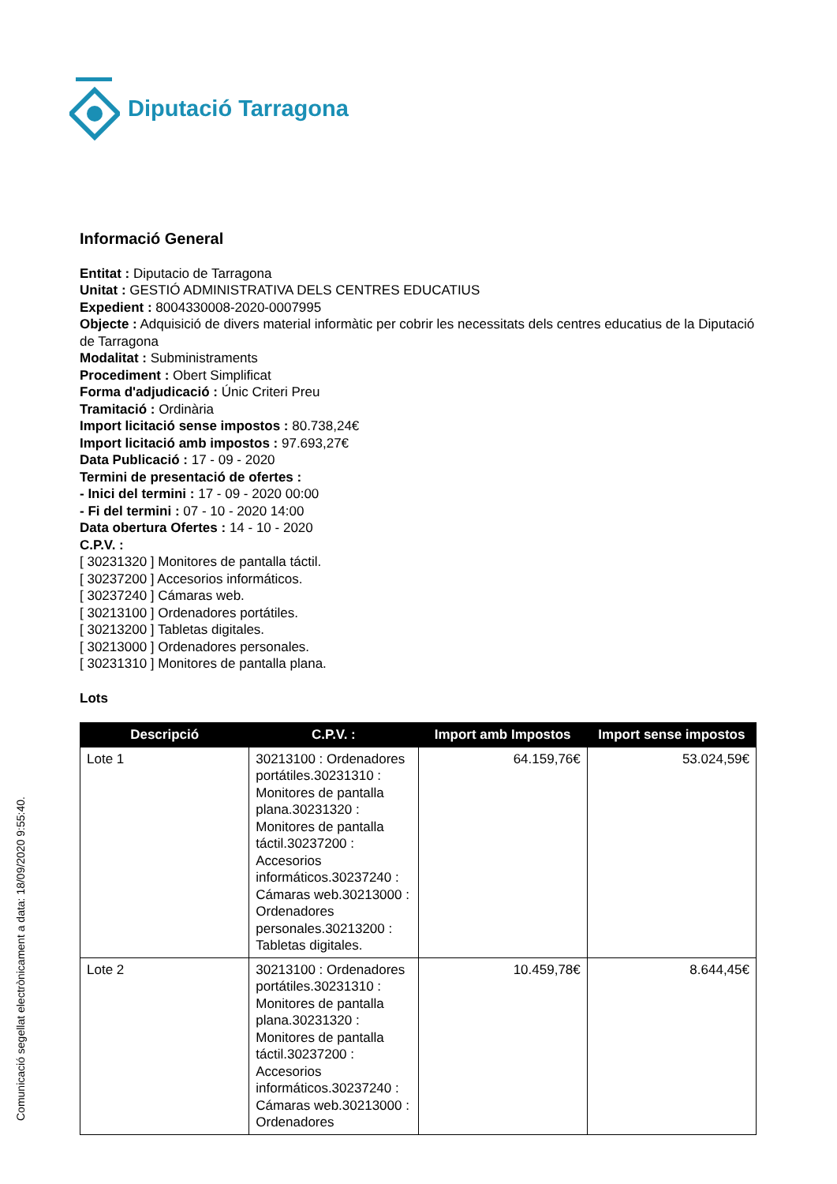Diputació Tarragona
Comunicació segellat electrònicament a data: 18/09/2020 9:55:40.
Informació General
Entitat : Diputacio de Tarragona
Unitat : GESTIÓ ADMINISTRATIVA DELS CENTRES EDUCATIUS
Expedient : 8004330008-2020-0007995
Objecte : Adquisició de divers material informàtic per cobrir les necessitats dels centres educatius de la Diputació de Tarragona
Modalitat : Subministraments
Procediment : Obert Simplificat
Forma d'adjudicació : Únic Criteri Preu
Tramitació : Ordinària
Import licitació sense impostos : 80.738,24€
Import licitació amb impostos : 97.693,27€
Data Publicació : 17 - 09 - 2020
Termini de presentació de ofertes :
- Inici del termini : 17 - 09 - 2020 00:00
- Fi del termini : 07 - 10 - 2020 14:00
Data obertura Ofertes : 14 - 10 - 2020
C.P.V. :
[ 30231320 ] Monitores de pantalla táctil.
[ 30237200 ] Accesorios informáticos.
[ 30237240 ] Cámaras web.
[ 30213100 ] Ordenadores portátiles.
[ 30213200 ] Tabletas digitales.
[ 30213000 ] Ordenadores personales.
[ 30231310 ] Monitores de pantalla plana.
Lots
| Descripció | C.P.V. : | Import amb Impostos | Import sense impostos |
| --- | --- | --- | --- |
| Lote 1 | 30213100 : Ordenadores portátiles.30231310 : Monitores de pantalla plana.30231320 : Monitores de pantalla táctil.30237200 : Accesorios informáticos.30237240 : Cámaras web.30213000 : Ordenadores personales.30213200 : Tabletas digitales. | 64.159,76€ | 53.024,59€ |
| Lote 2 | 30213100 : Ordenadores portátiles.30231310 : Monitores de pantalla plana.30231320 : Monitores de pantalla táctil.30237200 : Accesorios informáticos.30237240 : Cámaras web.30213000 : Ordenadores | 10.459,78€ | 8.644,45€ |